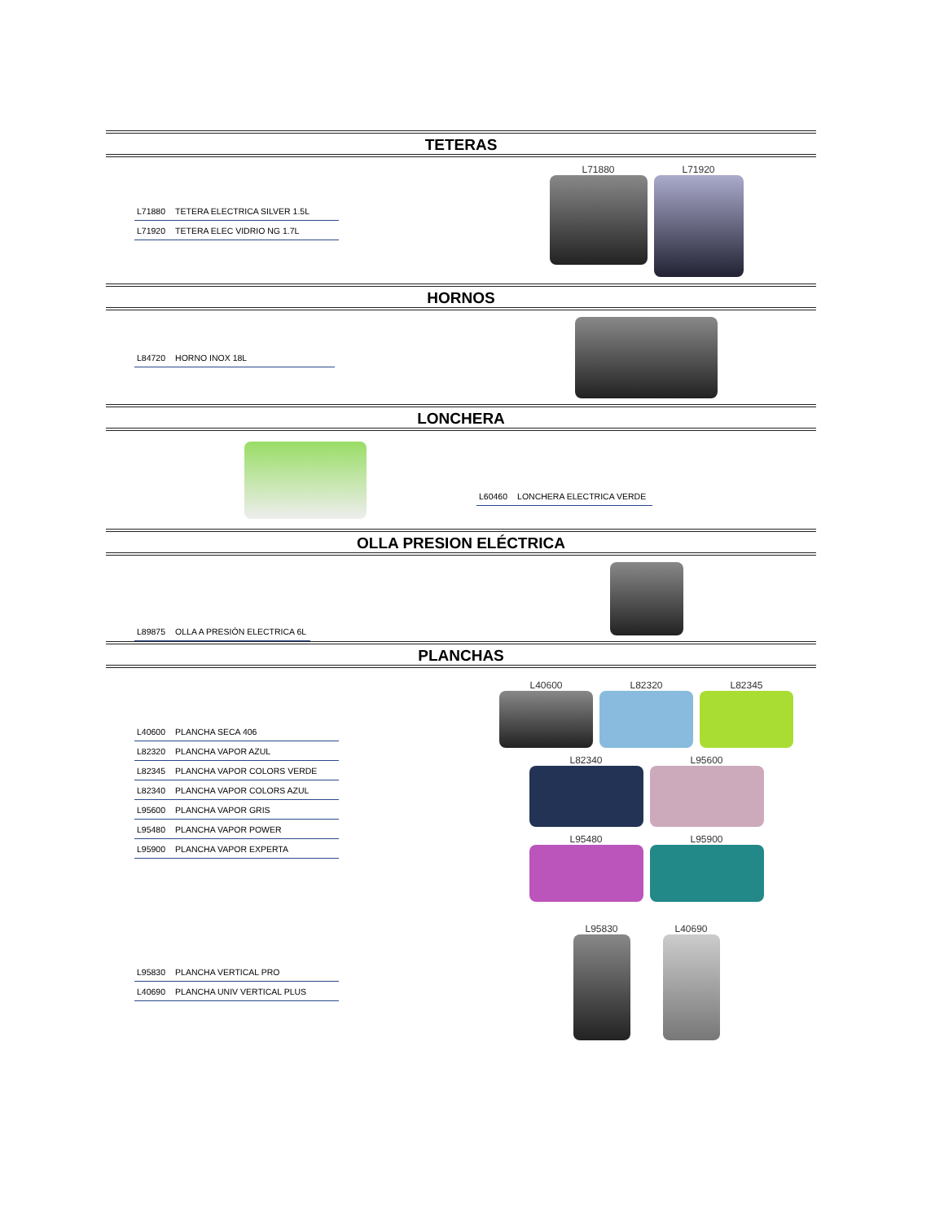TETERAS
L71880 TETERA ELECTRICA SILVER 1.5L
L71920 TETERA ELEC VIDRIO NG 1.7L
L71880
L71920
HORNOS
L84720 HORNO INOX 18L
LONCHERA
L60460 LONCHERA ELECTRICA VERDE
OLLA PRESION ELÉCTRICA
L89875 OLLA A PRESIÓN ELECTRICA 6L
PLANCHAS
L40600 PLANCHA SECA 406
L82320 PLANCHA VAPOR AZUL
L82345 PLANCHA VAPOR COLORS VERDE
L82340 PLANCHA VAPOR COLORS AZUL
L95600 PLANCHA VAPOR GRIS
L95480 PLANCHA VAPOR POWER
L95900 PLANCHA VAPOR EXPERTA
L40600
L82320
L82345
L82340
L95600
L95480
L95900
L95830 PLANCHA VERTICAL PRO
L40690 PLANCHA UNIV VERTICAL PLUS
L95830
L40690